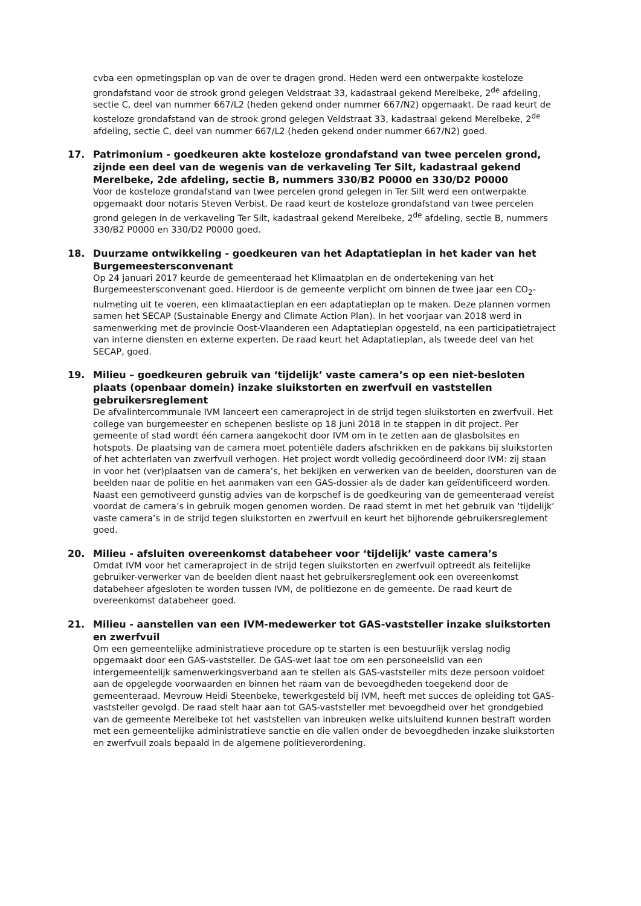cvba een opmetingsplan op van de over te dragen grond. Heden werd een ontwerpakte kosteloze grondafstand voor de strook grond gelegen Veldstraat 33, kadastraal gekend Merelbeke, 2<sup>de</sup> afdeling, sectie C, deel van nummer 667/L2 (heden gekend onder nummer 667/N2) opgemaakt. De raad keurt de kosteloze grondafstand van de strook grond gelegen Veldstraat 33, kadastraal gekend Merelbeke, 2<sup>de</sup> afdeling, sectie C, deel van nummer 667/L2 (heden gekend onder nummer 667/N2) goed.
17. Patrimonium - goedkeuren akte kosteloze grondafstand van twee percelen grond, zijnde een deel van de wegenis van de verkaveling Ter Silt, kadastraal gekend Merelbeke, 2de afdeling, sectie B, nummers 330/B2 P0000 en 330/D2 P0000
Voor de kosteloze grondafstand van twee percelen grond gelegen in Ter Silt werd een ontwerpakte opgemaakt door notaris Steven Verbist. De raad keurt de kosteloze grondafstand van twee percelen grond gelegen in de verkaveling Ter Silt, kadastraal gekend Merelbeke, 2<sup>de</sup> afdeling, sectie B, nummers 330/B2 P0000 en 330/D2 P0000 goed.
18. Duurzame ontwikkeling - goedkeuren van het Adaptatieplan in het kader van het Burgemeestersconvenant
Op 24 januari 2017 keurde de gemeenteraad het Klimaatplan en de ondertekening van het Burgemeestersconvenant goed. Hierdoor is de gemeente verplicht om binnen de twee jaar een CO<sub>2</sub>-nulmeting uit te voeren, een klimaatactieplan en een adaptatieplan op te maken. Deze plannen vormen samen het SECAP (Sustainable Energy and Climate Action Plan). In het voorjaar van 2018 werd in samenwerking met de provincie Oost-Vlaanderen een Adaptatieplan opgesteld, na een participatietraject van interne diensten en externe experten. De raad keurt het Adaptatieplan, als tweede deel van het SECAP, goed.
19. Milieu – goedkeuren gebruik van ‘tijdelijk’ vaste camera’s op een niet-besloten plaats (openbaar domein) inzake sluikstorten en zwerfvuil en vaststellen gebruikersreglement
De afvalintercommunale IVM lanceert een cameraproject in de strijd tegen sluikstorten en zwerfvuil. Het college van burgemeester en schepenen besliste op 18 juni 2018 in te stappen in dit project. Per gemeente of stad wordt één camera aangekocht door IVM om in te zetten aan de glasbolsites en hotspots. De plaatsing van de camera moet potentiële daders afschrikken en de pakkans bij sluikstorten of het achterlaten van zwerfvuil verhogen. Het project wordt volledig gecoördineerd door IVM: zij staan in voor het (ver)plaatsen van de camera’s, het bekijken en verwerken van de beelden, doorsturen van de beelden naar de politie en het aanmaken van een GAS-dossier als de dader kan geïdentificeerd worden. Naast een gemotiveerd gunstig advies van de korpschef is de goedkeuring van de gemeenteraad vereist voordat de camera’s in gebruik mogen genomen worden. De raad stemt in met het gebruik van ‘tijdelijk’ vaste camera’s in de strijd tegen sluikstorten en zwerfvuil en keurt het bijhorende gebruikersreglement goed.
20. Milieu - afsluiten overeenkomst databeheer voor ‘tijdelijk’ vaste camera’s
Omdat IVM voor het cameraproject in de strijd tegen sluikstorten en zwerfvuil optreedt als feitelijke gebruiker-verwerker van de beelden dient naast het gebruikersreglement ook een overeenkomst databeheer afgesloten te worden tussen IVM, de politiezone en de gemeente. De raad keurt de overeenkomst databeheer goed.
21. Milieu - aanstellen van een IVM-medewerker tot GAS-vaststeller inzake sluikstorten en zwerfvuil
Om een gemeentelijke administratieve procedure op te starten is een bestuurlijk verslag nodig opgemaakt door een GAS-vaststeller. De GAS-wet laat toe om een personeelslid van een intergemeentelijk samenwerkingsverband aan te stellen als GAS-vaststeller mits deze persoon voldoet aan de opgelegde voorwaarden en binnen het raam van de bevoegdheden toegekend door de gemeenteraad. Mevrouw Heidi Steenbeke, tewerkgesteld bij IVM, heeft met succes de opleiding tot GAS-vaststeller gevolgd. De raad stelt haar aan tot GAS-vaststeller met bevoegdheid over het grondgebied van de gemeente Merelbeke tot het vaststellen van inbreuken welke uitsluitend kunnen bestraft worden met een gemeentelijke administratieve sanctie en die vallen onder de bevoegdheden inzake sluikstorten en zwerfvuil zoals bepaald in de algemene politieverordening.